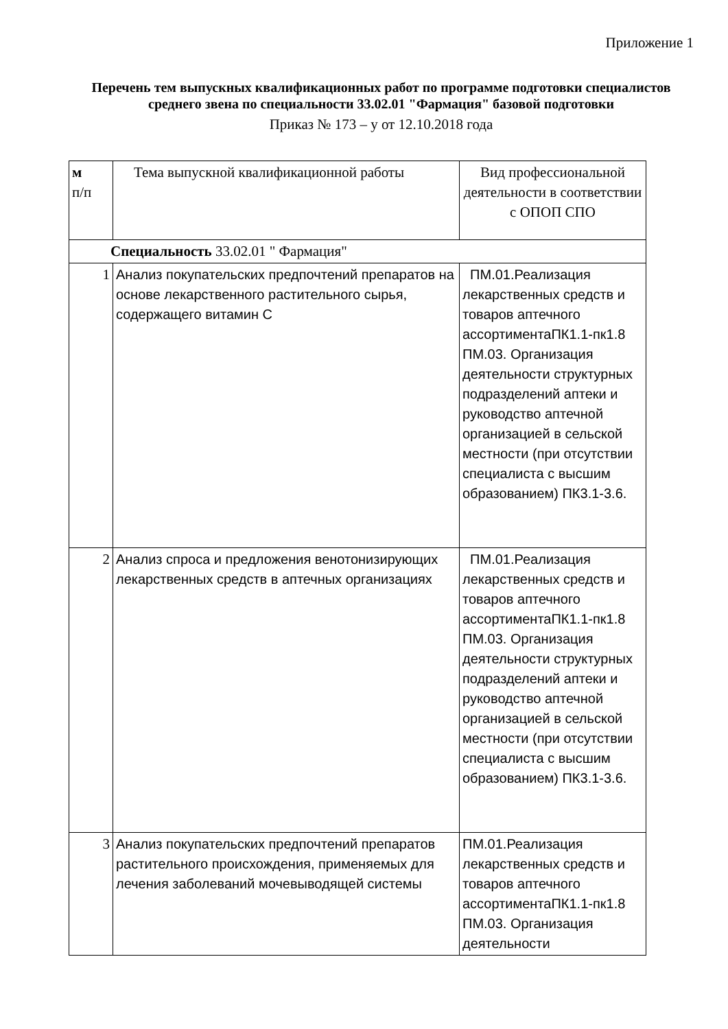Приложение 1
Перечень тем выпускных квалификационных работ по программе подготовки специалистов среднего звена по специальности 33.02.01 "Фармация" базовой подготовки
Приказ № 173 – у от 12.10.2018 года
| м п/п | Тема выпускной квалификационной работы | Вид профессиональной деятельности в соответствии с ОПОП СПО |
| Специальность 33.02.01 " Фармация" | | |
| 1 | Анализ покупательских предпочтений препаратов на основе лекарственного растительного сырья, содержащего витамин С | ПМ.01.Реализация лекарственных средств и товаров аптечного ассортиментаПК1.1-пк1.8 ПМ.03. Организация деятельности структурных подразделений аптеки и руководство аптечной организацией в сельской местности (при отсутствии специалиста с высшим образованием) ПК3.1-3.6. |
| 2 | Анализ спроса и предложения венотонизирующих лекарственных средств в аптечных организациях | ПМ.01.Реализация лекарственных средств и товаров аптечного ассортиментаПК1.1-пк1.8 ПМ.03. Организация деятельности структурных подразделений аптеки и руководство аптечной организацией в сельской местности (при отсутствии специалиста с высшим образованием) ПК3.1-3.6. |
| 3 | Анализ покупательских предпочтений препаратов растительного происхождения, применяемых для лечения заболеваний мочевыводящей системы | ПМ.01.Реализация лекарственных средств и товаров аптечного ассортиментаПК1.1-пк1.8 ПМ.03. Организация деятельности |